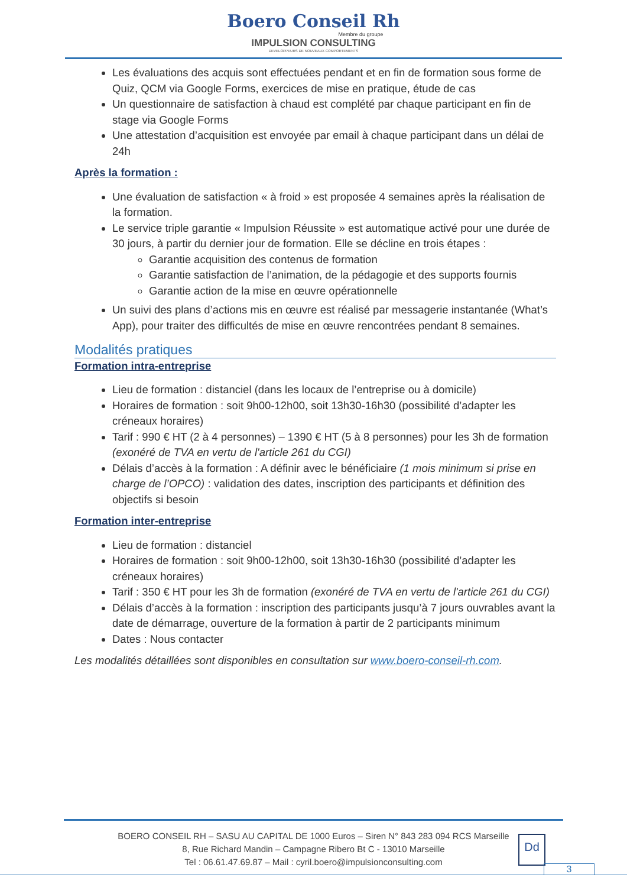Boero Conseil Rh
Membre du groupe
IMPULSION CONSULTING
DEVELOPPEURS DE NOUVEAUX COMPORTEMENTS
Les évaluations des acquis sont effectuées pendant et en fin de formation sous forme de Quiz, QCM via Google Forms, exercices de mise en pratique, étude de cas
Un questionnaire de satisfaction à chaud est complété par chaque participant en fin de stage via Google Forms
Une attestation d’acquisition est envoyée par email à chaque participant dans un délai de 24h
Après la formation :
Une évaluation de satisfaction « à froid » est proposée 4 semaines après la réalisation de la formation.
Le service triple garantie « Impulsion Réussite » est automatique activé pour une durée de 30 jours, à partir du dernier jour de formation. Elle se décline en trois étapes :
Garantie acquisition des contenus de formation
Garantie satisfaction de l’animation, de la pédagogie et des supports fournis
Garantie action de la mise en œuvre opérationnelle
Un suivi des plans d’actions mis en œuvre est réalisé par messagerie instantanée (What’s App), pour traiter des difficultés de mise en œuvre rencontrées pendant 8 semaines.
Modalités pratiques
Formation intra-entreprise
Lieu de formation : distanciel (dans les locaux de l’entreprise ou à domicile)
Horaires de formation : soit 9h00-12h00, soit 13h30-16h30 (possibilité d’adapter les créneaux horaires)
Tarif : 990 € HT (2 à 4 personnes) – 1390 € HT (5 à 8 personnes) pour les 3h de formation (exonéré de TVA en vertu de l'article 261 du CGI)
Délais d’accès à la formation : A définir avec le bénéficiaire (1 mois minimum si prise en charge de l’OPCO) : validation des dates, inscription des participants et définition des objectifs si besoin
Formation inter-entreprise
Lieu de formation : distanciel
Horaires de formation : soit 9h00-12h00, soit 13h30-16h30 (possibilité d’adapter les créneaux horaires)
Tarif : 350 € HT pour les 3h de formation (exonéré de TVA en vertu de l'article 261 du CGI)
Délais d’accès à la formation : inscription des participants jusqu’à 7 jours ouvrables avant la date de démarrage, ouverture de la formation à partir de 2 participants minimum
Dates : Nous contacter
Les modalités détaillées sont disponibles en consultation sur www.boero-conseil-rh.com.
BOERO CONSEIL RH – SASU AU CAPITAL DE 1000 Euros – Siren N° 843 283 094 RCS Marseille
8, Rue Richard Mandin – Campagne Ribero Bt C - 13010 Marseille
Tel : 06.61.47.69.87 – Mail : cyril.boero@impulsionconsulting.com
Dd
3